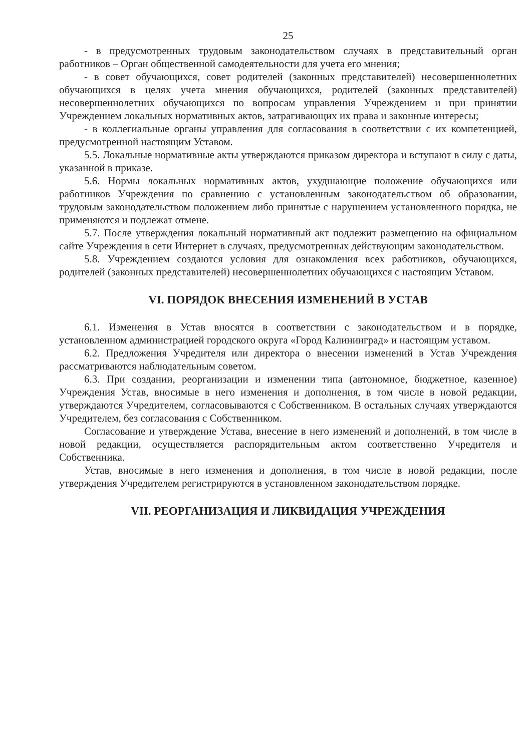25
- в предусмотренных трудовым законодательством случаях в представительный орган работников – Орган общественной самодеятельности для учета его мнения;
- в совет обучающихся, совет родителей (законных представителей) несовершеннолетних обучающихся в целях учета мнения обучающихся, родителей (законных представителей) несовершеннолетних обучающихся по вопросам управления Учреждением и при принятии Учреждением локальных нормативных актов, затрагивающих их права и законные интересы;
- в коллегиальные органы управления для согласования в соответствии с их компетенцией, предусмотренной настоящим Уставом.
5.5. Локальные нормативные акты утверждаются приказом директора и вступают в силу с даты, указанной в приказе.
5.6. Нормы локальных нормативных актов, ухудшающие положение обучающихся или работников Учреждения по сравнению с установленным законодательством об образовании, трудовым законодательством положением либо принятые с нарушением установленного порядка, не применяются и подлежат отмене.
5.7. После утверждения локальный нормативный акт подлежит размещению на официальном сайте Учреждения в сети Интернет в случаях, предусмотренных действующим законодательством.
5.8. Учреждением создаются условия для ознакомления всех работников, обучающихся, родителей (законных представителей) несовершеннолетних обучающихся с настоящим Уставом.
VI. ПОРЯДОК ВНЕСЕНИЯ ИЗМЕНЕНИЙ В УСТАВ
6.1. Изменения в Устав вносятся в соответствии с законодательством и в порядке, установленном администрацией городского округа «Город Калининград» и настоящим уставом.
6.2. Предложения Учредителя или директора о внесении изменений в Устав Учреждения рассматриваются наблюдательным советом.
6.3. При создании, реорганизации и изменении типа (автономное, бюджетное, казенное) Учреждения Устав, вносимые в него изменения и дополнения, в том числе в новой редакции, утверждаются Учредителем, согласовываются с Собственником. В остальных случаях утверждаются Учредителем, без согласования с Собственником.
Согласование и утверждение Устава, внесение в него изменений и дополнений, в том числе в новой редакции, осуществляется распорядительным актом соответственно Учредителя и Собственника.
Устав, вносимые в него изменения и дополнения, в том числе в новой редакции, после утверждения Учредителем регистрируются в установленном законодательством порядке.
VII. РЕОРГАНИЗАЦИЯ И ЛИКВИДАЦИЯ УЧРЕЖДЕНИЯ